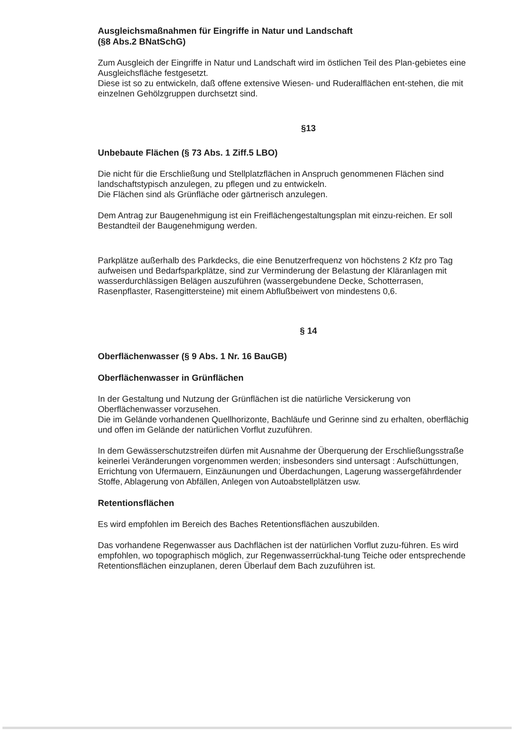Ausgleichsmaßnahmen für Eingriffe in Natur und Landschaft
(§8 Abs.2 BNatSchG)
Zum Ausgleich der Eingriffe in Natur und Landschaft wird im östlichen Teil des Plan-gebietes eine Ausgleichsfläche festgesetzt.
Diese ist so zu entwickeln, daß offene extensive Wiesen- und Ruderalflächen ent-stehen, die mit einzelnen Gehölzgruppen durchsetzt sind.
§13
Unbebaute Flächen (§ 73 Abs. 1 Ziff.5 LBO)
Die nicht für die Erschließung und Stellplatzflächen in Anspruch genommenen Flächen sind landschaftstypisch anzulegen, zu pflegen und zu entwickeln.
Die Flächen sind als Grünfläche oder gärtnerisch anzulegen.
Dem Antrag zur Baugenehmigung ist ein Freiflächengestaltungsplan mit einzu-reichen. Er soll Bestandteil der Baugenehmigung werden.
Parkplätze außerhalb des Parkdecks, die eine Benutzerfrequenz von höchstens 2 Kfz pro Tag aufweisen und Bedarfsparkplätze, sind zur Verminderung der Belastung der Kläranlagen mit wasserdurchlässigen Belägen auszuführen (wassergebundene Decke, Schotterrasen, Rasenpflaster, Rasengittersteine) mit einem Abflußbeiwert von mindestens 0,6.
§ 14
Oberflächenwasser (§ 9 Abs. 1 Nr. 16 BauGB)
Oberflächenwasser in Grünflächen
In der Gestaltung und Nutzung der Grünflächen ist die natürliche Versickerung von Oberflächenwasser vorzusehen.
Die im Gelände vorhandenen Quellhorizonte, Bachläufe und Gerinne sind zu erhalten, oberflächig und offen im Gelände der natürlichen Vorflut zuzuführen.
In dem Gewässerschutzstreifen dürfen mit Ausnahme der Überquerung der Erschließungsstraße keinerlei Veränderungen vorgenommen werden; insbesonders sind untersagt : Aufschüttungen, Errichtung von Ufermauern, Einzäunungen und Überdachungen, Lagerung wassergefährdender Stoffe, Ablagerung von Abfällen, Anlegen von Autoabstellplätzen usw.
Retentionsflächen
Es wird empfohlen im Bereich des Baches Retentionsflächen auszubilden.
Das vorhandene Regenwasser aus Dachflächen ist der natürlichen Vorflut zuzu-führen. Es wird empfohlen, wo topographisch möglich, zur Regenwasserrückhal-tung Teiche oder entsprechende Retentionsflächen einzuplanen, deren Überlauf dem Bach zuzuführen ist.